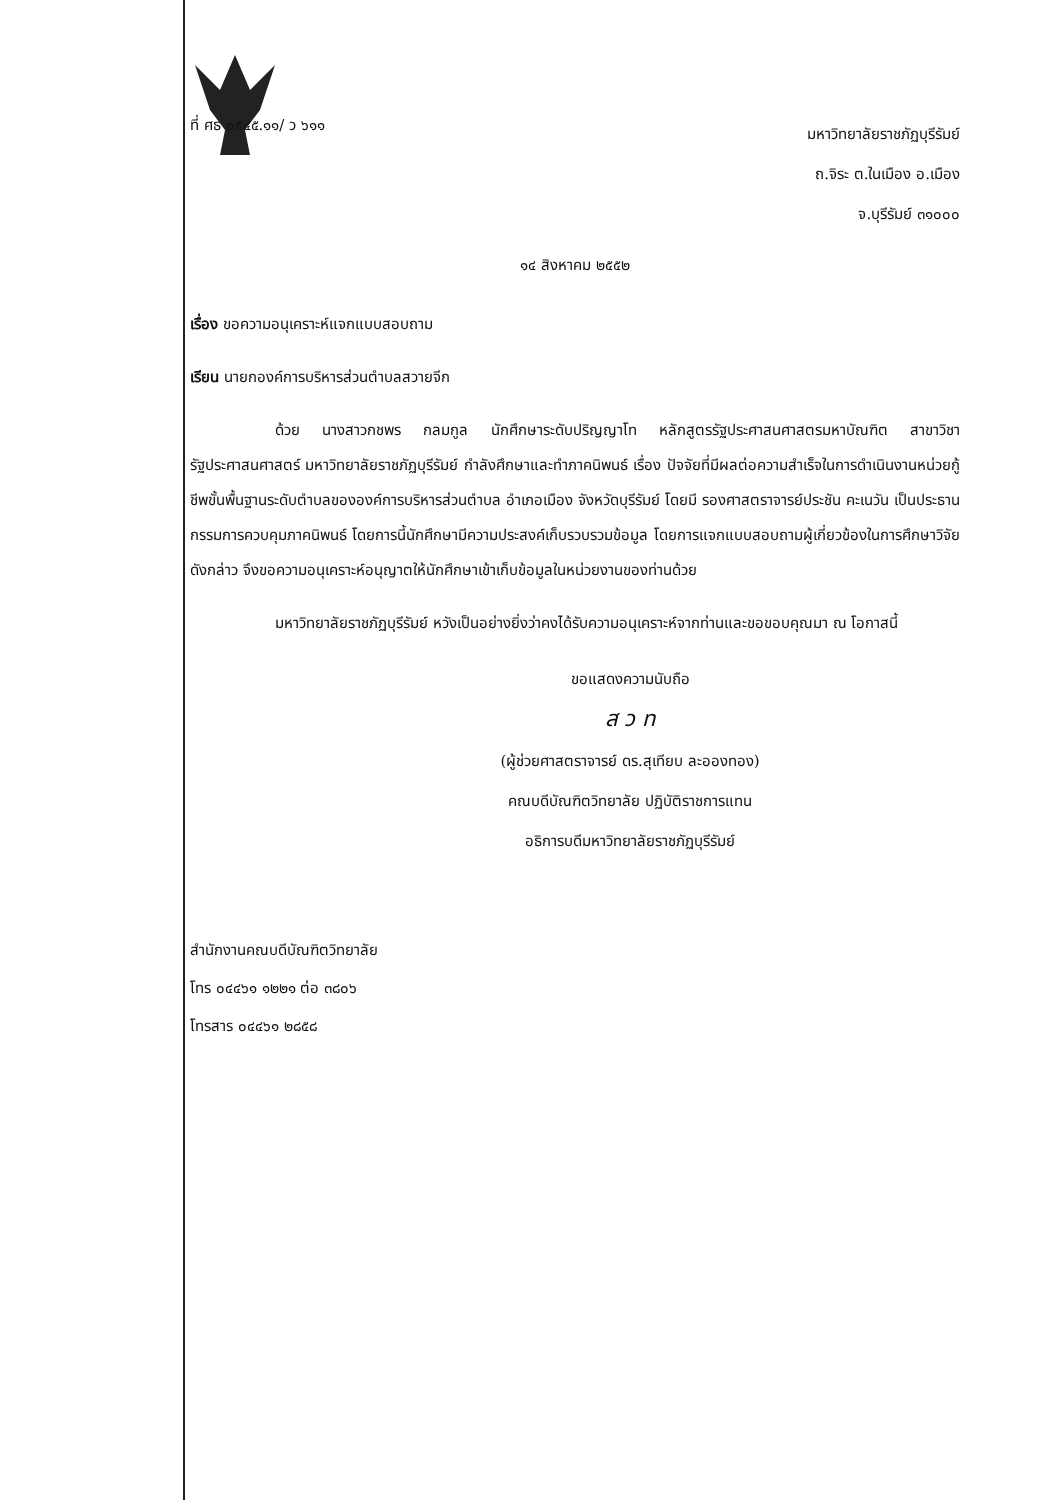ที่ ศธ ๐๕๔๕.๑๑/ ว ๖๑๑
มหาวิทยาลัยราชภัฏบุรีรัมย์
ถ.จิระ ต.ในเมือง อ.เมือง
จ.บุรีรัมย์ ๓๑๐๐๐
๑๔ สิงหาคม ๒๕๕๒
เรื่อง ขอความอนุเคราะห์แจกแบบสอบถาม
เรียน นายกองค์การบริหารส่วนตำบลสวายจีก
ด้วย นางสาวกชพร กลมกูล นักศึกษาระดับปริญญาโท หลักสูตรรัฐประศาสนศาสตรมหาบัณฑิต สาขาวิชารัฐประศาสนศาสตร์ มหาวิทยาลัยราชภัฏบุรีรัมย์ กำลังศึกษาและทำภาคนิพนธ์ เรื่อง ปัจจัยที่มีผลต่อความสำเร็จในการดำเนินงานหน่วยกู้ชีพขั้นพื้นฐานระดับตำบลขององค์การบริหารส่วนตำบล อำเภอเมือง จังหวัดบุรีรัมย์ โดยมี รองศาสตราจารย์ประชัน คะเนวัน เป็นประธานกรรมการควบคุมภาคนิพนธ์ โดยการนี้นักศึกษามีความประสงค์เก็บรวบรวมข้อมูล โดยการแจกแบบสอบถามผู้เกี่ยวข้องในการศึกษาวิจัยดังกล่าว จึงขอความอนุเคราะห์อนุญาตให้นักศึกษาเข้าเก็บข้อมูลในหน่วยงานของท่านด้วย
มหาวิทยาลัยราชภัฏบุรีรัมย์ หวังเป็นอย่างยิ่งว่าคงได้รับความอนุเคราะห์จากท่านและขอขอบคุณมา ณ โอกาสนี้
ขอแสดงความนับถือ
ส ว ท
(ผู้ช่วยศาสตราจารย์ ดร.สุเทียบ ละอองทอง)
คณบดีบัณฑิตวิทยาลัย ปฏิบัติราชการแทน
อธิการบดีมหาวิทยาลัยราชภัฏบุรีรัมย์
สำนักงานคณบดีบัณฑิตวิทยาลัย
โทร ๐๔๔๖๑ ๑๒๒๑ ต่อ ๓๘๐๖
โทรสาร ๐๔๔๖๑ ๒๘๕๘